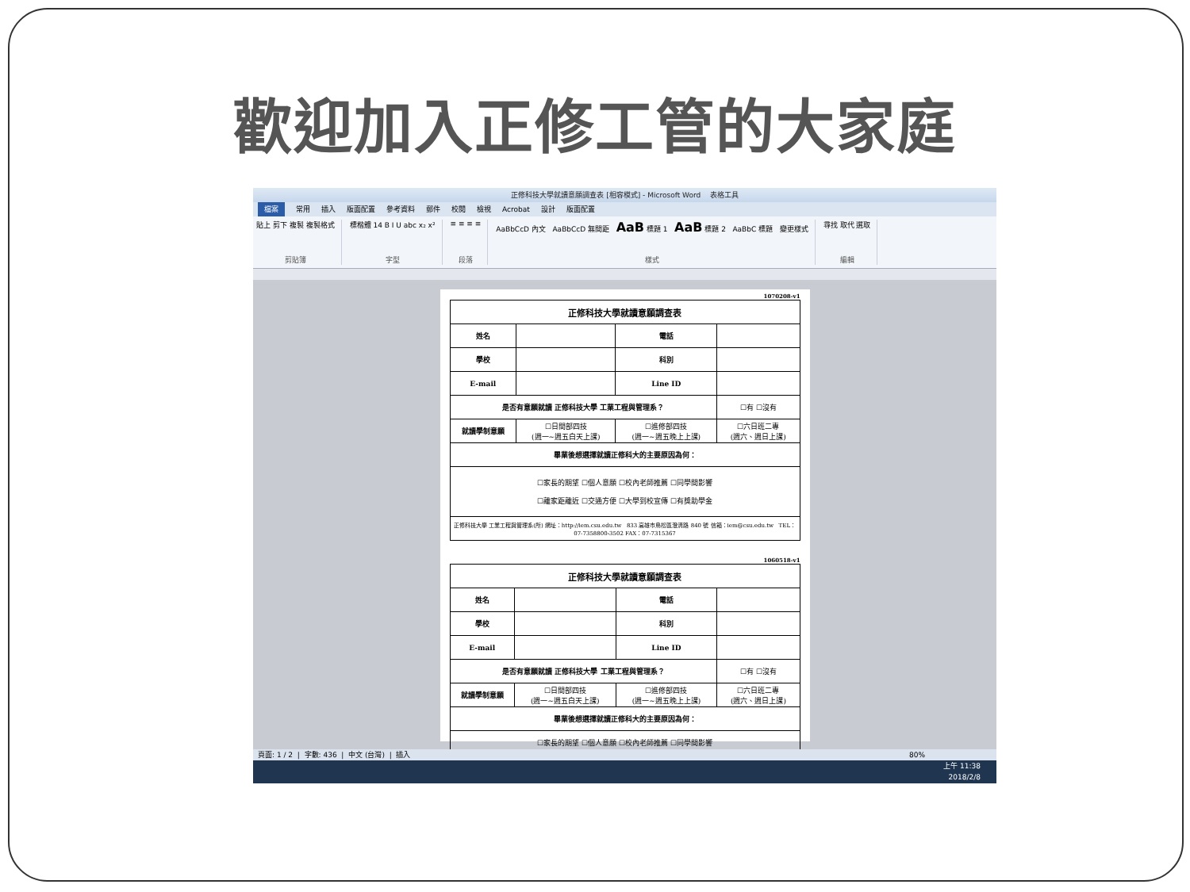歡迎加入正修工管的大家庭
正修科技大學就讀意願調查表 [相容模式] - Microsoft Word 表格工具
檔案 常用 插入 版面配置 參考資料 郵件 校閱 檢視 Acrobat 設計 版面配置
貼上 剪下 複製 複製格式
剪貼簿
標楷體 14 B I U abc x₂ x²
字型
≡ ≡ ≡ ≡
段落
AaBbCcD 內文 AaBbCcD 無間距 AaB 標題 1 AaB 標題 2 AaBbC 標題 變更樣式
樣式
尋找 取代 選取
編輯
1070208-v1
| 正修科技大學就讀意願調查表 | | | |
| --- | --- | --- | --- |
| 姓名 | | 電話 | |
| 學校 | | 科別 | |
| E-mail | | Line ID | |
| 是否有意願就讀 正修科技大學 工業工程與管理系？ | | | ☐有 ☐沒有 |
| 就讀學制意願 | ☐日間部四技 (週一~週五白天上課) | ☐進修部四技 (週一~週五晚上上課) | ☐六日班二專 (週六、週日上課) |
| 畢業後想選擇就讀正修科大的主要原因為何： | | | |
| ☐家長的期望 ☐個人意願 ☐校內老師推薦 ☐同學間影響 ☐離家距離近 ☐交通方便 ☐大學到校宣傳 ☐有獎助學金 | | | |
| 正修科技大學 工業工程與管理系(所) 網址：http://iem.csu.edu.tw 833 高雄市鳥松區澄清路 840 號 信箱：iem@csu.edu.tw TEL：07-7358800-3502 FAX：07-7315367 | | | |
1060518-v1
| 正修科技大學就讀意願調查表 | | | |
| --- | --- | --- | --- |
| 姓名 | | 電話 | |
| 學校 | | 科別 | |
| E-mail | | Line ID | |
| 是否有意願就讀 正修科技大學 工業工程與管理系？ | | | ☐有 ☐沒有 |
| 就讀學制意願 | ☐日間部四技 (週一~週五白天上課) | ☐進修部四技 (週一~週五晚上上課) | ☐六日班二專 (週六、週日上課) |
| 畢業後想選擇就讀正修科大的主要原因為何： | | | |
| ☐家長的期望 ☐個人意願 ☐校內老師推薦 ☐同學間影響 | | | |
頁面: 1 / 2 | 字數: 436 | 中文 (台灣) | 插入 80%
上午 11:38
2018/2/8